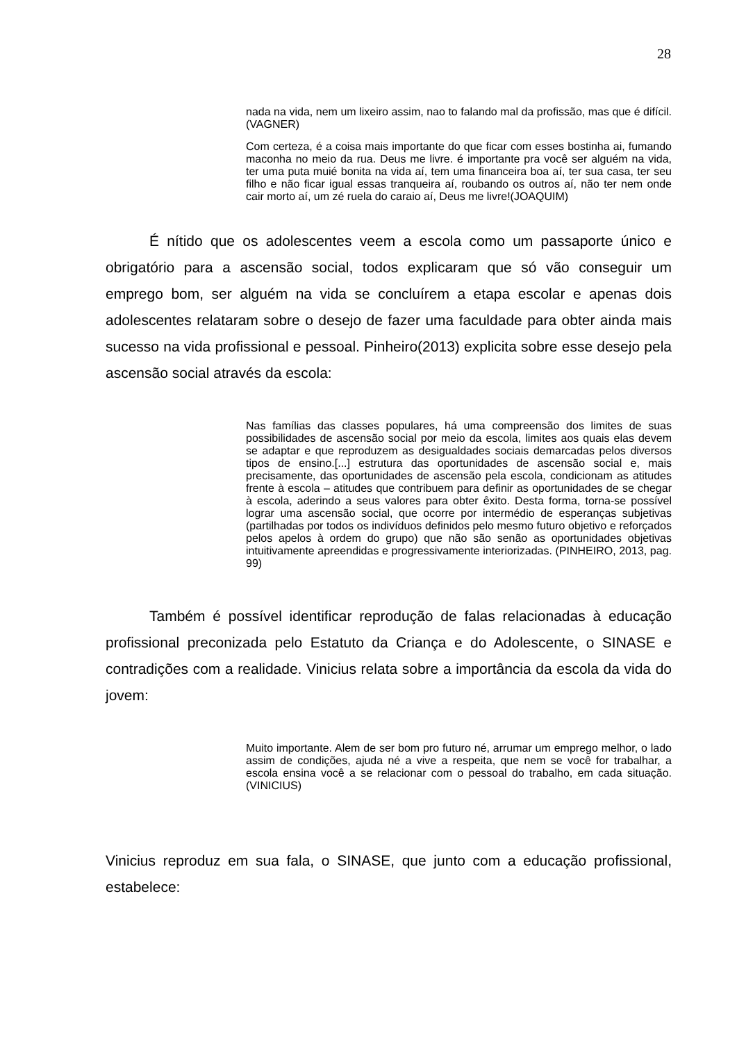28
nada na vida, nem um lixeiro assim, nao to falando mal da profissão, mas que é difícil.(VAGNER)
Com certeza, é a coisa mais importante do que ficar com esses bostinha ai, fumando maconha no meio da rua. Deus me livre. é importante pra você ser alguém na vida, ter uma puta muié bonita na vida aí, tem uma financeira boa aí, ter sua casa, ter seu filho e não ficar igual essas tranqueira aí, roubando os outros aí, não ter nem onde cair morto aí, um zé ruela do caraio aí, Deus me livre!(JOAQUIM)
É nítido que os adolescentes veem a escola como um passaporte único e obrigatório para a ascensão social, todos explicaram que só vão conseguir um emprego bom, ser alguém na vida se concluírem a etapa escolar e apenas dois adolescentes relataram sobre o desejo de fazer uma faculdade para obter ainda mais sucesso na vida profissional e pessoal. Pinheiro(2013) explicita sobre esse desejo pela ascensão social através da escola:
Nas famílias das classes populares, há uma compreensão dos limites de suas possibilidades de ascensão social por meio da escola, limites aos quais elas devem se adaptar e que reproduzem as desigualdades sociais demarcadas pelos diversos tipos de ensino.[...] estrutura das oportunidades de ascensão social e, mais precisamente, das oportunidades de ascensão pela escola, condicionam as atitudes frente à escola – atitudes que contribuem para definir as oportunidades de se chegar à escola, aderindo a seus valores para obter êxito. Desta forma, torna-se possível lograr uma ascensão social, que ocorre por intermédio de esperanças subjetivas (partilhadas por todos os indivíduos definidos pelo mesmo futuro objetivo e reforçados pelos apelos à ordem do grupo) que não são senão as oportunidades objetivas intuitivamente apreendidas e progressivamente interiorizadas. (PINHEIRO, 2013, pag. 99)
Também é possível identificar reprodução de falas relacionadas à educação profissional preconizada pelo Estatuto da Criança e do Adolescente, o SINASE e contradições com a realidade. Vinicius relata sobre a importância da escola da vida do jovem:
Muito importante. Alem de ser bom pro futuro né, arrumar um emprego melhor, o lado assim de condições, ajuda né a vive a respeita, que nem se você for trabalhar, a escola ensina você a se relacionar com o pessoal do trabalho, em cada situação.(VINICIUS)
Vinicius reproduz em sua fala, o SINASE, que junto com a educação profissional, estabelece: